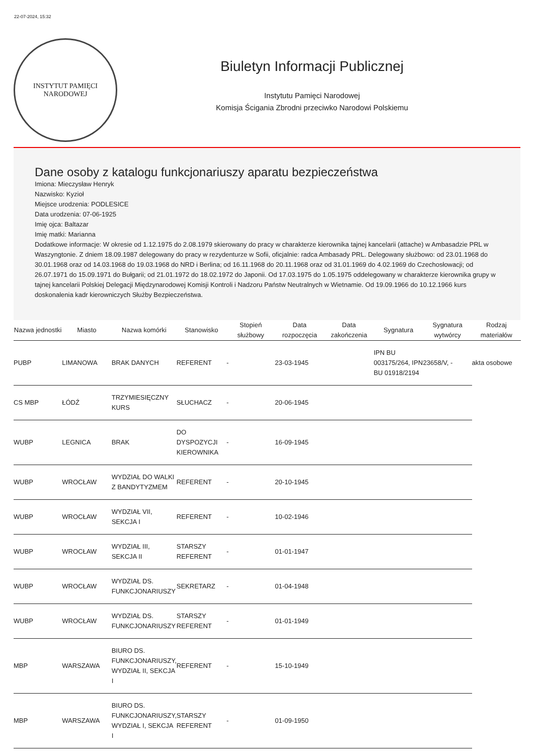22-07-2024, 15:32
INSTYTUT PAMIĘCI NARODOWEJ
Biuletyn Informacji Publicznej
Instytutu Pamięci Narodowej
Komisja Ścigania Zbrodni przeciwko Narodowi Polskiemu
Dane osoby z katalogu funkcjonariuszy aparatu bezpieczeństwa
Imiona: Mieczysław Henryk
Nazwisko: Kyzioł
Miejsce urodzenia: PODLESICE
Data urodzenia: 07-06-1925
Imię ojca: Baltazar
Imię matki: Marianna
Dodatkowe informacje: W okresie od 1.12.1975 do 2.08.1979 skierowany do pracy w charakterze kierownika tajnej kancelarii (attache) w Ambasadzie PRL w Waszyngtonie. Z dniem 18.09.1987 delegowany do pracy w rezydenturze w Sofii, oficjalnie: radca Ambasady PRL. Delegowany służbowo: od 23.01.1968 do 30.01.1968 oraz od 14.03.1968 do 19.03.1968 do NRD i Berlina; od 16.11.1968 do 20.11.1968 oraz od 31.01.1969 do 4.02.1969 do Czechosłowacji; od 26.07.1971 do 15.09.1971 do Bułgarii; od 21.01.1972 do 18.02.1972 do Japonii. Od 17.03.1975 do 1.05.1975 oddelegowany w charakterze kierownika grupy w tajnej kancelarii Polskiej Delegacji Międzynarodowej Komisji Kontroli i Nadzoru Państw Neutralnych w Wietnamie. Od 19.09.1966 do 10.12.1966 kurs doskonalenia kadr kierowniczych Służby Bezpieczeństwa.
| Nazwa jednostki | Miasto | Nazwa komórki | Stanowisko | Stopień służbowy | Data rozpoczęcia | Data zakończenia | Sygnatura | Sygnatura wytwórcy | Rodzaj materiałów |
| --- | --- | --- | --- | --- | --- | --- | --- | --- | --- |
| PUBP | LIMANOWA | BRAK DANYCH | REFERENT | - | 23-03-1945 | | IPN BU 003175/264, IPN BU 01918/2194 | 23658/V, - | akta osobowe |
| CS MBP | ŁÓDŹ | TRZYMIESIĘCZNY KURS | SŁUCHACZ | - | 20-06-1945 | | | | |
| WUBP | LEGNICA | BRAK | DO DYSPOZYCJI KIEROWNIKA | - | 16-09-1945 | | | | |
| WUBP | WROCŁAW | WYDZIAŁ DO WALKI Z BANDYTYZMEM | REFERENT | - | 20-10-1945 | | | | |
| WUBP | WROCŁAW | WYDZIAŁ VII, SEKCJA I | REFERENT | - | 10-02-1946 | | | | |
| WUBP | WROCŁAW | WYDZIAŁ III, SEKCJA II | STARSZY REFERENT | - | 01-01-1947 | | | | |
| WUBP | WROCŁAW | WYDZIAŁ DS. FUNKCJONARIUSZY | SEKRETARZ | - | 01-04-1948 | | | | |
| WUBP | WROCŁAW | WYDZIAŁ DS. FUNKCJONARIUSZY | STARSZY REFERENT | - | 01-01-1949 | | | | |
| MBP | WARSZAWA | BIURO DS. FUNKCJONARIUSZY, WYDZIAŁ II, SEKCJA I | REFERENT | - | 15-10-1949 | | | | |
| MBP | WARSZAWA | BIURO DS. FUNKCJONARIUSZY, WYDZIAŁ I, SEKCJA I | STARSZY REFERENT | - | 01-09-1950 | | | | |